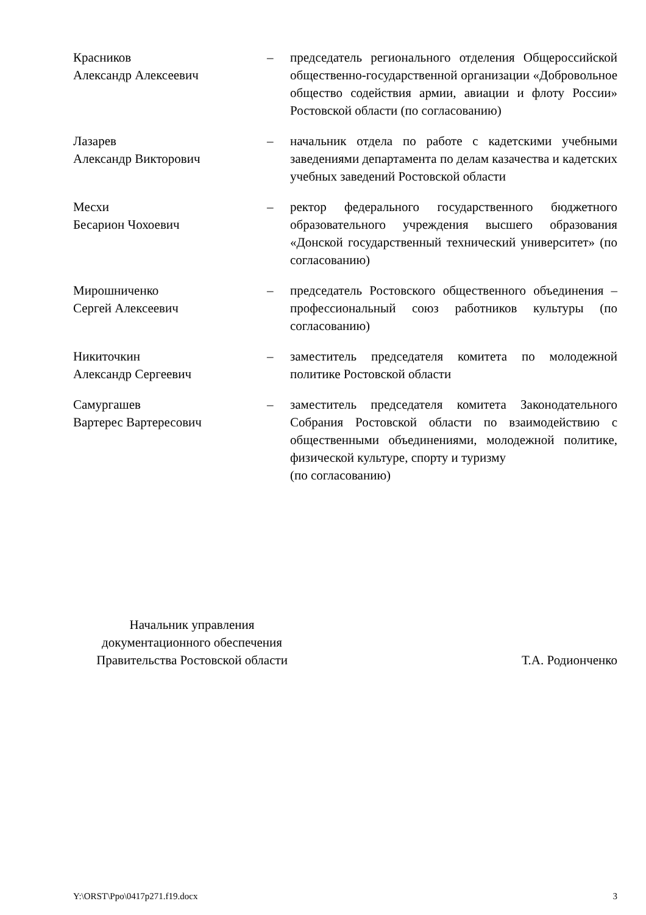Красников
Александр Алексеевич
– председатель регионального отделения Общероссийской общественно-государственной организации «Добровольное общество содействия армии, авиации и флоту России» Ростовской области (по согласованию)
Лазарев
Александр Викторович
– начальник отдела по работе с кадетскими учебными заведениями департамента по делам казачества и кадетских учебных заведений Ростовской области
Месхи
Бесарион Чохоевич
– ректор федерального государственного бюджетного образовательного учреждения высшего образования «Донской государственный технический университет» (по согласованию)
Мирошниченко
Сергей Алексеевич
– председатель Ростовского общественного объединения – профессиональный союз работников культуры (по согласованию)
Никиточкин
Александр Сергеевич
– заместитель председателя комитета по молодежной политике Ростовской области
Самургашев
Вартерес Вартересович
– заместитель председателя комитета Законодательного Собрания Ростовской области по взаимодействию с общественными объединениями, молодежной политике, физической культуре, спорту и туризму
(по согласованию)
Начальник управления
документационного обеспечения
Правительства Ростовской области
Т.А. Родионченко
Y:\ORST\Ppo\0417p271.f19.docx 3